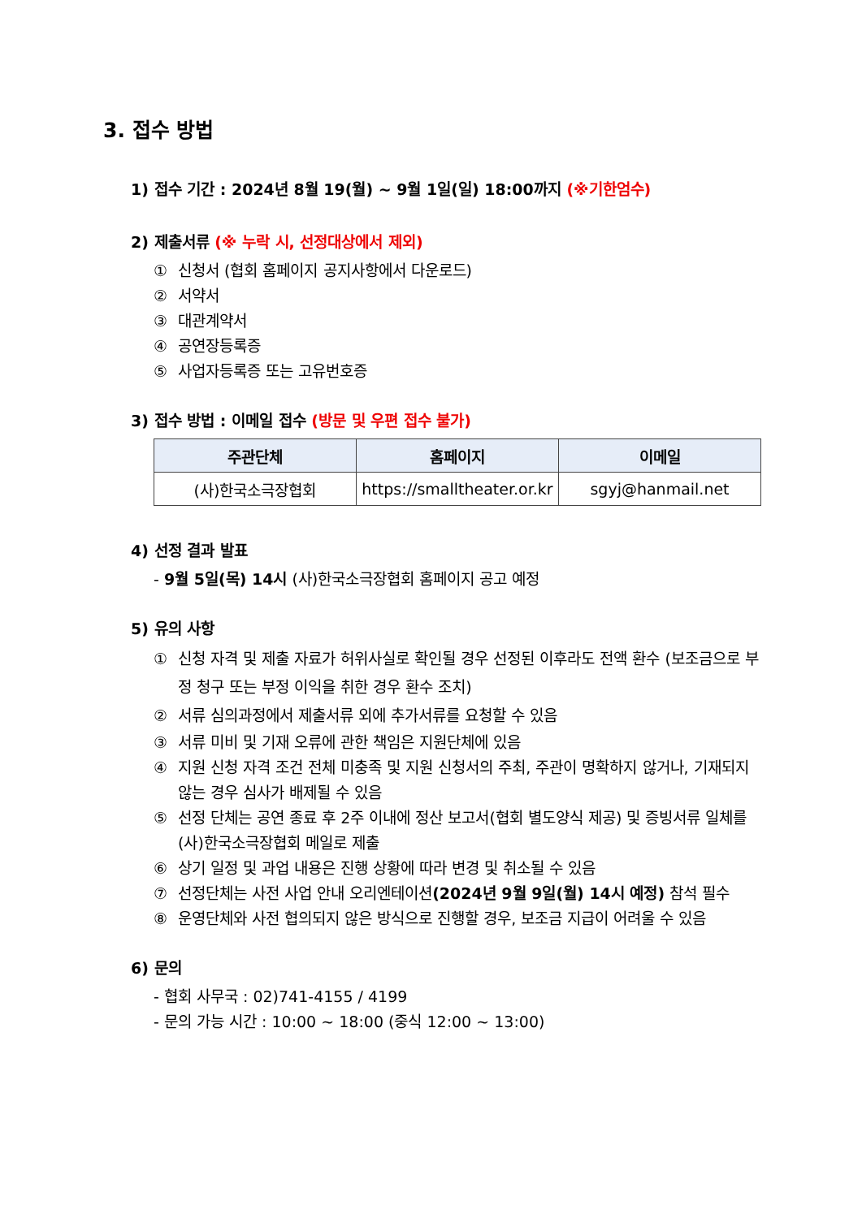3. 접수 방법
1) 접수 기간 : 2024년 8월 19(월) ~ 9월 1일(일) 18:00까지 (※기한엄수)
2) 제출서류 (※ 누락 시, 선정대상에서 제외)
① 신청서 (협회 홈페이지 공지사항에서 다운로드)
② 서약서
③ 대관계약서
④ 공연장등록증
⑤ 사업자등록증 또는 고유번호증
3) 접수 방법 : 이메일 접수 (방문 및 우편 접수 불가)
| 주관단체 | 홈페이지 | 이메일 |
| --- | --- | --- |
| (사)한국소극장협회 | https://smalltheater.or.kr | sgyj@hanmail.net |
4) 선정 결과 발표
- 9월 5일(목) 14시 (사)한국소극장협회 홈페이지 공고 예정
5) 유의 사항
① 신청 자격 및 제출 자료가 허위사실로 확인될 경우 선정된 이후라도 전액 환수 (보조금으로 부정 청구 또는 부정 이익을 취한 경우 환수 조치)
② 서류 심의과정에서 제출서류 외에 추가서류를 요청할 수 있음
③ 서류 미비 및 기재 오류에 관한 책임은 지원단체에 있음
④ 지원 신청 자격 조건 전체 미충족 및 지원 신청서의 주최, 주관이 명확하지 않거나, 기재되지 않는 경우 심사가 배제될 수 있음
⑤ 선정 단체는 공연 종료 후 2주 이내에 정산 보고서(협회 별도양식 제공) 및 증빙서류 일체를 (사)한국소극장협회 메일로 제출
⑥ 상기 일정 및 과업 내용은 진행 상황에 따라 변경 및 취소될 수 있음
⑦ 선정단체는 사전 사업 안내 오리엔테이션(2024년 9월 9일(월) 14시 예정) 참석 필수
⑧ 운영단체와 사전 협의되지 않은 방식으로 진행할 경우, 보조금 지급이 어려울 수 있음
6) 문의
- 협회 사무국 : 02)741-4155 / 4199
- 문의 가능 시간 : 10:00 ~ 18:00 (중식 12:00 ~ 13:00)